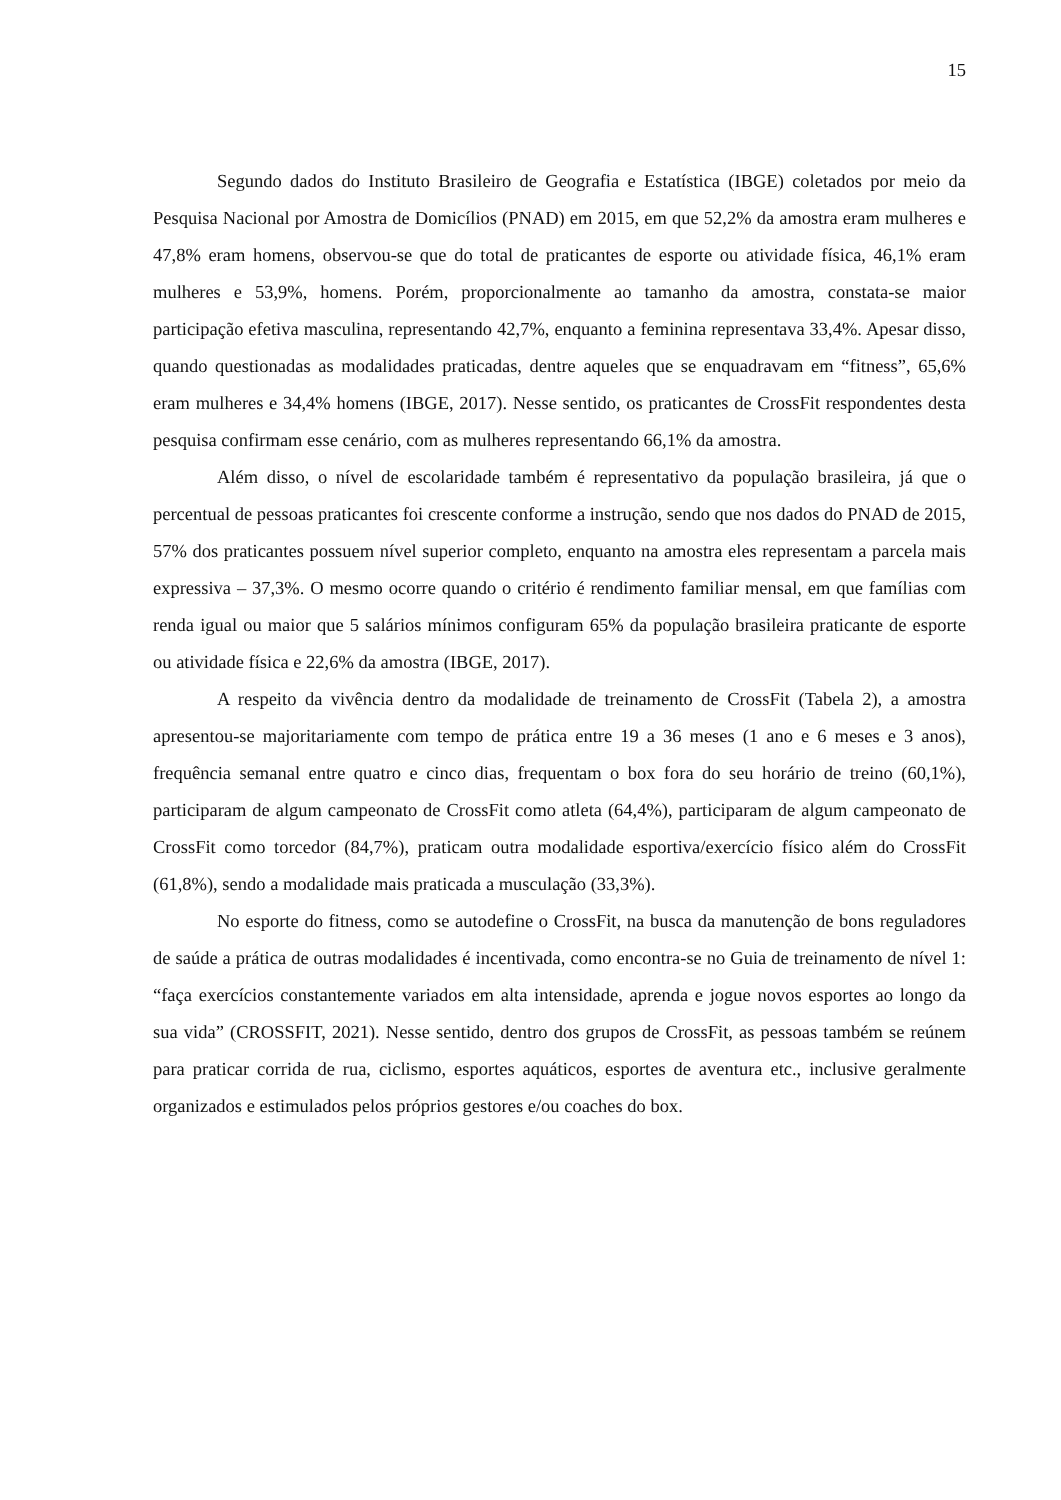15
Segundo dados do Instituto Brasileiro de Geografia e Estatística (IBGE) coletados por meio da Pesquisa Nacional por Amostra de Domicílios (PNAD) em 2015, em que 52,2% da amostra eram mulheres e 47,8% eram homens, observou-se que do total de praticantes de esporte ou atividade física, 46,1% eram mulheres e 53,9%, homens. Porém, proporcionalmente ao tamanho da amostra, constata-se maior participação efetiva masculina, representando 42,7%, enquanto a feminina representava 33,4%. Apesar disso, quando questionadas as modalidades praticadas, dentre aqueles que se enquadravam em “fitness”, 65,6% eram mulheres e 34,4% homens (IBGE, 2017). Nesse sentido, os praticantes de CrossFit respondentes desta pesquisa confirmam esse cenário, com as mulheres representando 66,1% da amostra.
Além disso, o nível de escolaridade também é representativo da população brasileira, já que o percentual de pessoas praticantes foi crescente conforme a instrução, sendo que nos dados do PNAD de 2015, 57% dos praticantes possuem nível superior completo, enquanto na amostra eles representam a parcela mais expressiva – 37,3%. O mesmo ocorre quando o critério é rendimento familiar mensal, em que famílias com renda igual ou maior que 5 salários mínimos configuram 65% da população brasileira praticante de esporte ou atividade física e 22,6% da amostra (IBGE, 2017).
A respeito da vivência dentro da modalidade de treinamento de CrossFit (Tabela 2), a amostra apresentou-se majoritariamente com tempo de prática entre 19 a 36 meses (1 ano e 6 meses e 3 anos), frequência semanal entre quatro e cinco dias, frequentam o box fora do seu horário de treino (60,1%), participaram de algum campeonato de CrossFit como atleta (64,4%), participaram de algum campeonato de CrossFit como torcedor (84,7%), praticam outra modalidade esportiva/exercício físico além do CrossFit (61,8%), sendo a modalidade mais praticada a musculação (33,3%).
No esporte do fitness, como se autodefine o CrossFit, na busca da manutenção de bons reguladores de saúde a prática de outras modalidades é incentivada, como encontra-se no Guia de treinamento de nível 1: “faça exercícios constantemente variados em alta intensidade, aprenda e jogue novos esportes ao longo da sua vida” (CROSSFIT, 2021). Nesse sentido, dentro dos grupos de CrossFit, as pessoas também se reúnem para praticar corrida de rua, ciclismo, esportes aquáticos, esportes de aventura etc., inclusive geralmente organizados e estimulados pelos próprios gestores e/ou coaches do box.